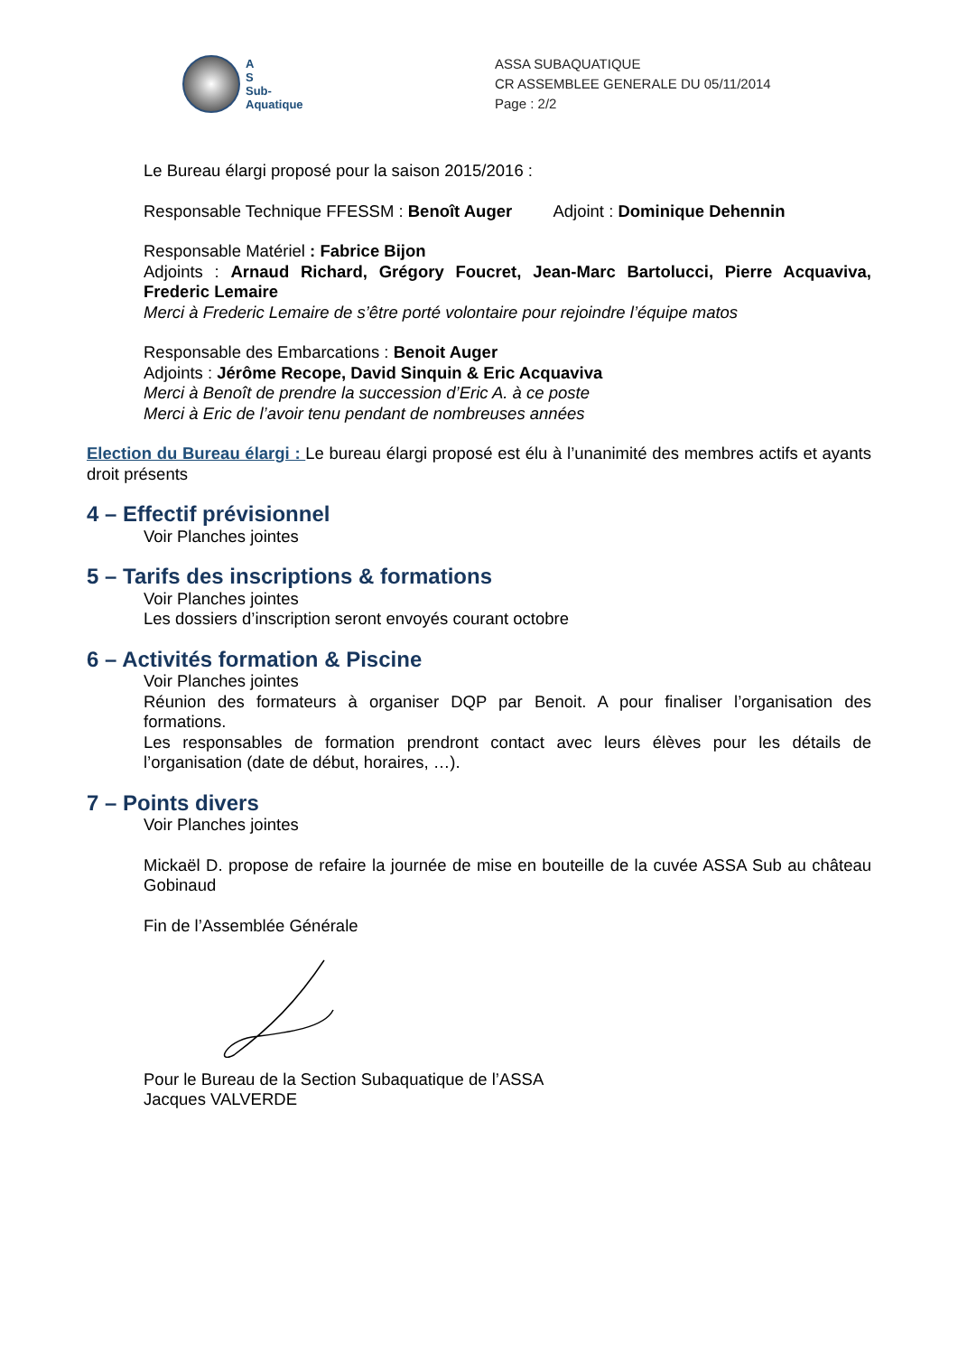A
S
Sub-
Aquatique
ASSA SUBAQUATIQUE
CR ASSEMBLEE GENERALE DU 05/11/2014
Page : 2/2
Le Bureau élargi proposé pour la saison 2015/2016 :
Responsable Technique FFESSM : Benoît Auger Adjoint : Dominique Dehennin
Responsable Matériel : Fabrice Bijon
Adjoints : Arnaud Richard, Grégory Foucret, Jean-Marc Bartolucci, Pierre Acquaviva, Frederic Lemaire
Merci à Frederic Lemaire de s’être porté volontaire pour rejoindre l’équipe matos
Responsable des Embarcations : Benoit Auger
Adjoints : Jérôme Recope, David Sinquin & Eric Acquaviva
Merci à Benoît de prendre la succession d’Eric A. à ce poste
Merci à Eric de l’avoir tenu pendant de nombreuses années
Election du Bureau élargi : Le bureau élargi proposé est élu à l’unanimité des membres actifs et ayants droit présents
4 – Effectif prévisionnel
Voir Planches jointes
5 – Tarifs des inscriptions & formations
Voir Planches jointes
Les dossiers d’inscription seront envoyés courant octobre
6 – Activités formation & Piscine
Voir Planches jointes
Réunion des formateurs à organiser DQP par Benoit. A pour finaliser l’organisation des formations.
Les responsables de formation prendront contact avec leurs élèves pour les détails de l’organisation (date de début, horaires, …).
7 – Points divers
Voir Planches jointes
Mickaël D. propose de refaire la journée de mise en bouteille de la cuvée ASSA Sub au château Gobinaud
Fin de l’Assemblée Générale
Pour le Bureau de la Section Subaquatique de l’ASSA
Jacques VALVERDE